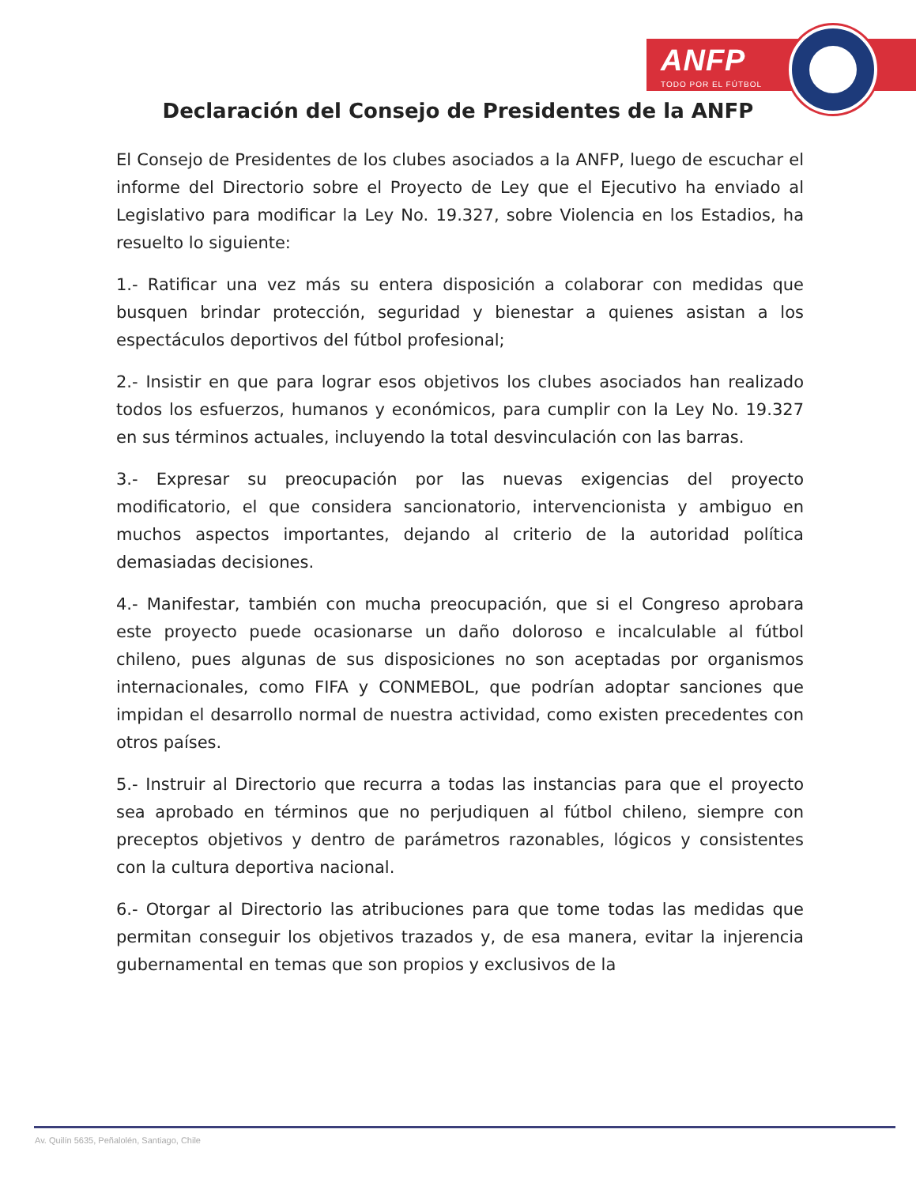ANFP
TODO POR EL FÚTBOL
Declaración del Consejo de Presidentes de la ANFP
El Consejo de Presidentes de los clubes asociados a la ANFP, luego de escuchar el informe del Directorio sobre el Proyecto de Ley que el Ejecutivo ha enviado al Legislativo para modificar la Ley No. 19.327, sobre Violencia en los Estadios, ha resuelto lo siguiente:
1.- Ratificar una vez más su entera disposición a colaborar con medidas que busquen brindar protección, seguridad y bienestar a quienes asistan a los espectáculos deportivos del fútbol profesional;
2.- Insistir en que para lograr esos objetivos los clubes asociados han realizado todos los esfuerzos, humanos y económicos, para cumplir con la Ley No. 19.327 en sus términos actuales, incluyendo la total desvinculación con las barras.
3.- Expresar su preocupación por las nuevas exigencias del proyecto modificatorio, el que considera sancionatorio, intervencionista y ambiguo en muchos aspectos importantes, dejando al criterio de la autoridad política demasiadas decisiones.
4.- Manifestar, también con mucha preocupación, que si el Congreso aprobara este proyecto puede ocasionarse un daño doloroso e incalculable al fútbol chileno, pues algunas de sus disposiciones no son aceptadas por organismos internacionales, como FIFA y CONMEBOL, que podrían adoptar sanciones que impidan el desarrollo normal de nuestra actividad, como existen precedentes con otros países.
5.- Instruir al Directorio que recurra a todas las instancias para que el proyecto sea aprobado en términos que no perjudiquen al fútbol chileno, siempre con preceptos objetivos y dentro de parámetros razonables, lógicos y consistentes con la cultura deportiva nacional.
6.- Otorgar al Directorio las atribuciones para que tome todas las medidas que permitan conseguir los objetivos trazados y, de esa manera, evitar la injerencia gubernamental en temas que son propios y exclusivos de la
Av. Quilín 5635, Peñalolén, Santiago, Chile